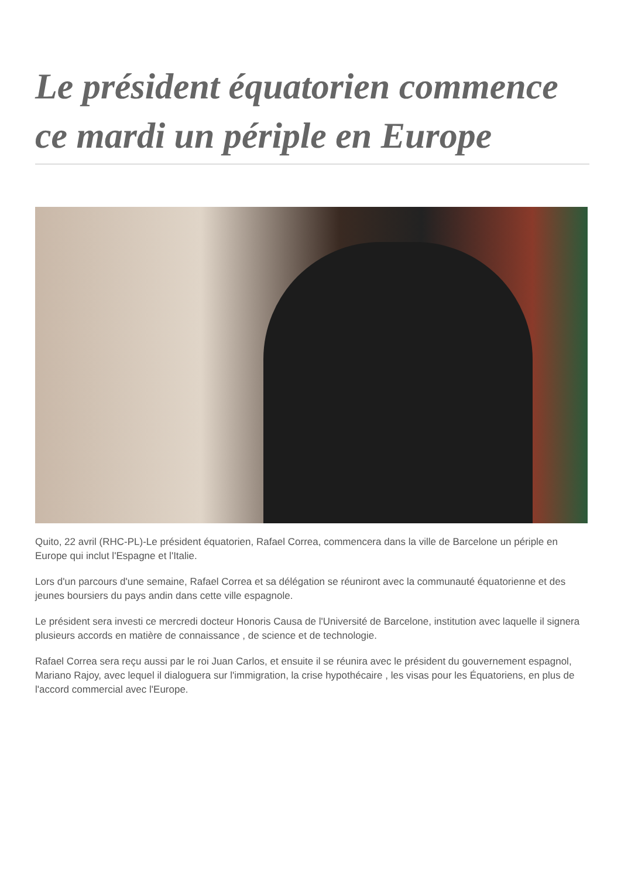Le président équatorien commence ce mardi un périple en Europe
Quito, 22 avril (RHC-PL)-Le président équatorien, Rafael Correa, commencera dans la ville de Barcelone un périple en Europe qui inclut l'Espagne et l'Italie.
Lors d'un parcours d'une semaine, Rafael Correa et sa délégation se réuniront avec la communauté équatorienne et des jeunes boursiers du pays andin dans cette ville espagnole.
Le président sera investi ce mercredi docteur Honoris Causa de l'Université de Barcelone, institution avec laquelle il signera plusieurs accords en matière de connaissance , de science et de technologie.
Rafael Correa sera reçu aussi par le roi Juan Carlos, et ensuite il se réunira avec le président du gouvernement espagnol, Mariano Rajoy, avec lequel il dialoguera sur l'immigration, la crise hypothécaire , les visas pour les Équatoriens, en plus de l'accord commercial avec l'Europe.